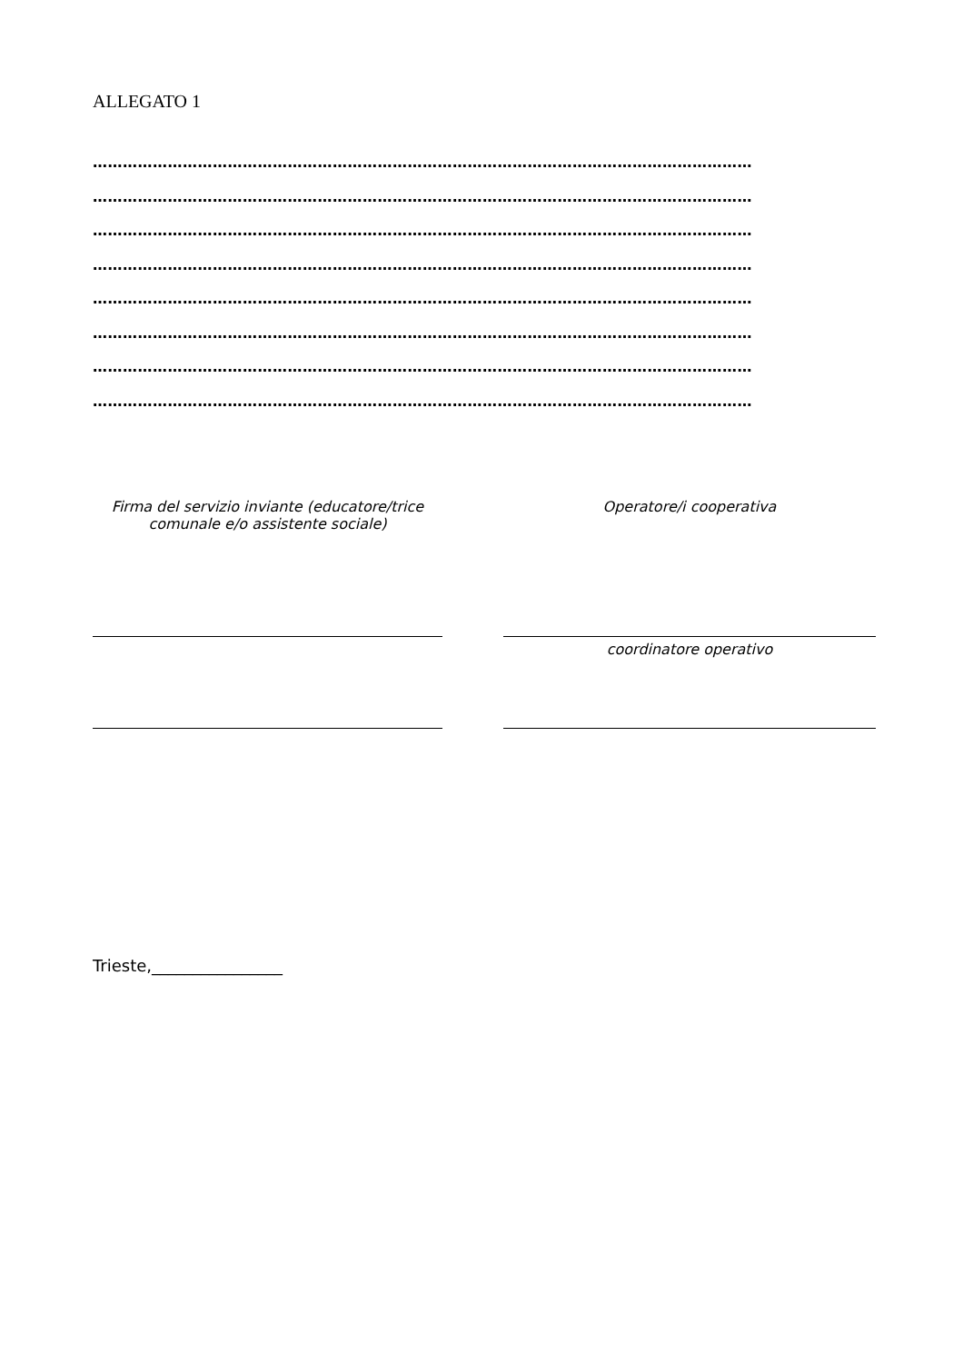ALLEGATO 1
……………………………………………………………………………………………………………………
……………………………………………………………………………………………………………………
……………………………………………………………………………………………………………………
……………………………………………………………………………………………………………………
……………………………………………………………………………………………………………………
……………………………………………………………………………………………………………………
……………………………………………………………………………………………………………………
……………………………………………………………………………………………………………………
Firma del servizio inviante (educatore/trice
comunale e/o assistente sociale)
Operatore/i cooperativa
coordinatore operativo
Trieste,________________